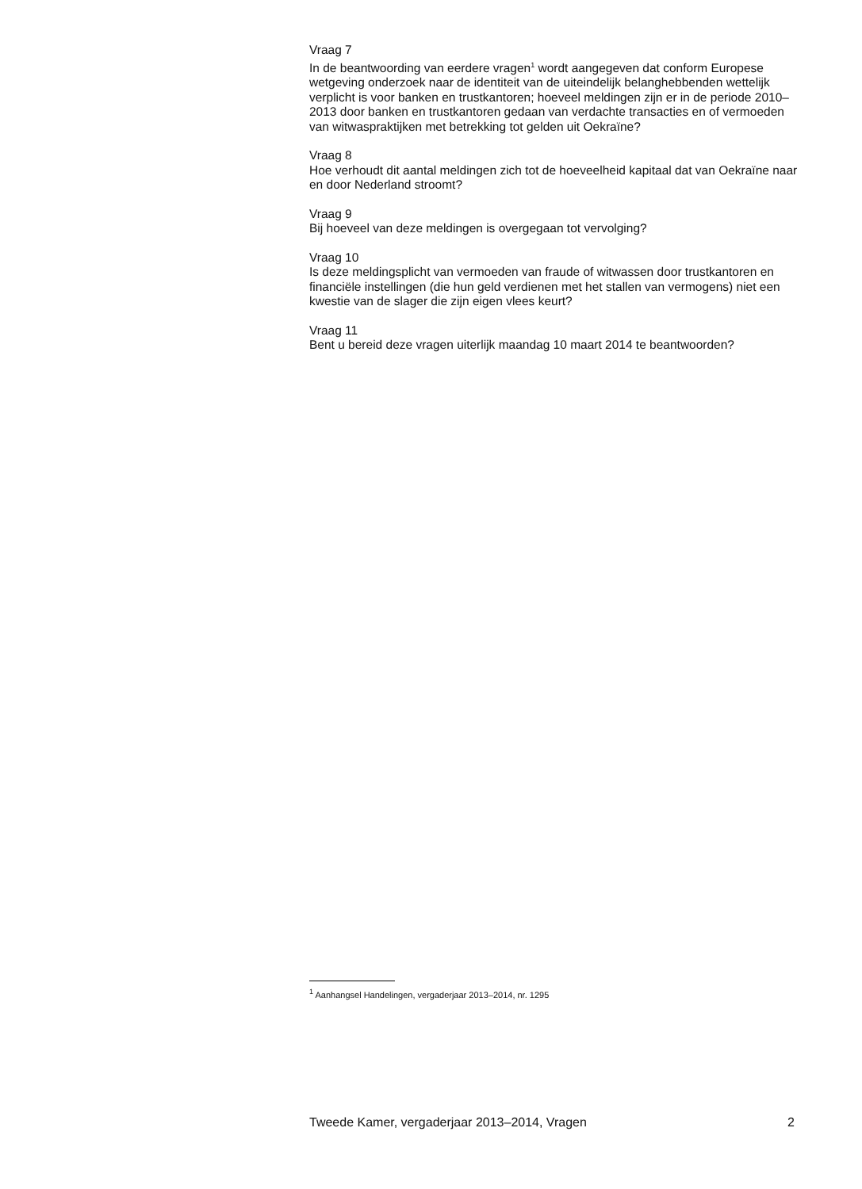Vraag 7
In de beantwoording van eerdere vragen<sup>1</sup> wordt aangegeven dat conform Europese wetgeving onderzoek naar de identiteit van de uiteindelijk belanghebbenden wettelijk verplicht is voor banken en trustkantoren; hoeveel meldingen zijn er in de periode 2010–2013 door banken en trustkantoren gedaan van verdachte transacties en of vermoeden van witwaspraktijken met betrekking tot gelden uit Oekraïne?
Vraag 8
Hoe verhoudt dit aantal meldingen zich tot de hoeveelheid kapitaal dat van Oekraïne naar en door Nederland stroomt?
Vraag 9
Bij hoeveel van deze meldingen is overgegaan tot vervolging?
Vraag 10
Is deze meldingsplicht van vermoeden van fraude of witwassen door trustkantoren en financiële instellingen (die hun geld verdienen met het stallen van vermogens) niet een kwestie van de slager die zijn eigen vlees keurt?
Vraag 11
Bent u bereid deze vragen uiterlijk maandag 10 maart 2014 te beantwoorden?
<sup>1</sup> Aanhangsel Handelingen, vergaderjaar 2013–2014, nr. 1295
Tweede Kamer, vergaderjaar 2013–2014, Vragen 2